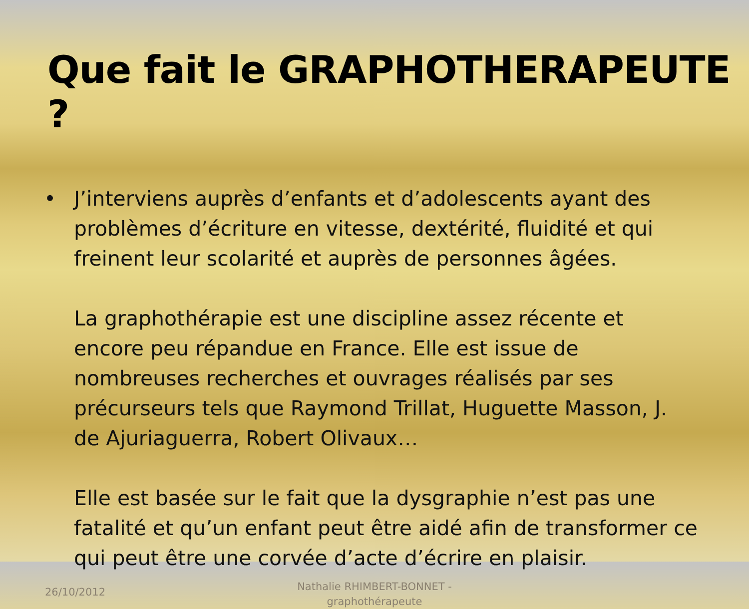Que fait le GRAPHOTHERAPEUTE ?
• J’interviens auprès d’enfants et d’adolescents ayant des problèmes d’écriture en vitesse, dextérité, fluidité et qui freinent leur scolarité et auprès de personnes âgées.
La graphothérapie est une discipline assez récente et encore peu répandue en France. Elle est issue de nombreuses recherches et ouvrages réalisés par ses précurseurs tels que Raymond Trillat, Huguette Masson, J. de Ajuriaguerra, Robert Olivaux…
Elle est basée sur le fait que la dysgraphie n’est pas une fatalité et qu’un enfant peut être aidé afin de transformer ce qui peut être une corvée d’acte d’écrire en plaisir.
26/10/2012
Nathalie RHIMBERT-BONNET - graphothérapeute